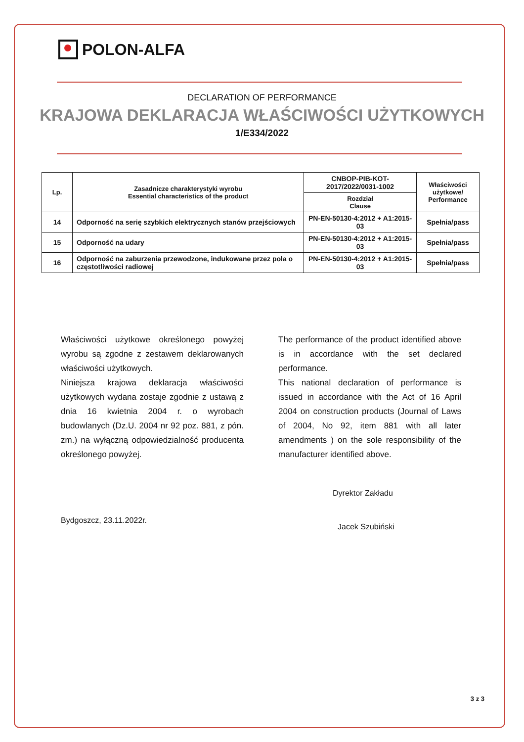POLON-ALFA
DECLARATION OF PERFORMANCE
KRAJOWA DEKLARACJA WŁAŚCIWOŚCI UŻYTKOWYCH
1/E334/2022
| Lp. | Zasadnicze charakterystyki wyrobu Essential characteristics of the product | CNBOP-PIB-KOT-2017/2022/0031-1002 | Właściwości użytkowe/ Performance |
| --- | --- | --- | --- |
| | | Rozdział Clause | |
| 14 | Odporność na serię szybkich elektrycznych stanów przejściowych | PN-EN-50130-4:2012 + A1:2015-03 | Spełnia/pass |
| 15 | Odporność na udary | PN-EN-50130-4:2012 + A1:2015-03 | Spełnia/pass |
| 16 | Odporność na zaburzenia przewodzone, indukowane przez pola o częstotliwości radiowej | PN-EN-50130-4:2012 + A1:2015-03 | Spełnia/pass |
Właściwości użytkowe określonego powyżej wyrobu są zgodne z zestawem deklarowanych właściwości użytkowych.
Niniejsza krajowa deklaracja właściwości użytkowych wydana zostaje zgodnie z ustawą z dnia 16 kwietnia 2004 r. o wyrobach budowlanych (Dz.U. 2004 nr 92 poz. 881, z pón. zm.) na wyłączną odpowiedzialność producenta określonego powyżej.
The performance of the product identified above is in accordance with the set declared performance.
This national declaration of performance is issued in accordance with the Act of 16 April 2004 on construction products (Journal of Laws of 2004, No 92, item 881 with all later amendments ) on the sole responsibility of the manufacturer identified above.
Bydgoszcz, 23.11.2022r.
Dyrektor Zakładu
Jacek Szubiński
3 z 3